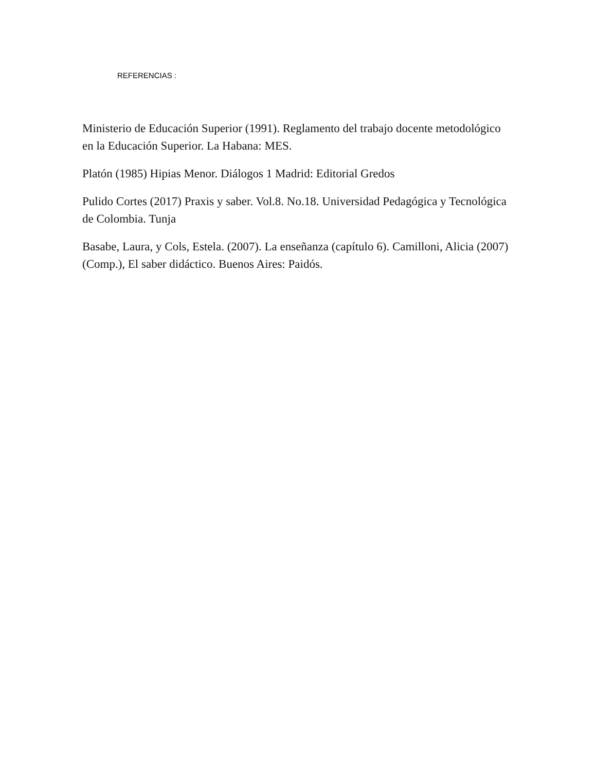REFERENCIAS :
Ministerio de Educación Superior (1991). Reglamento del trabajo docente metodológico en la Educación Superior. La Habana: MES.
Platón (1985) Hipias Menor. Diálogos 1 Madrid: Editorial Gredos
Pulido Cortes (2017) Praxis y saber. Vol.8. No.18. Universidad Pedagógica y Tecnológica de Colombia. Tunja
Basabe, Laura, y Cols, Estela. (2007). La enseñanza (capítulo 6). Camilloni, Alicia (2007) (Comp.), El saber didáctico. Buenos Aires: Paidós.